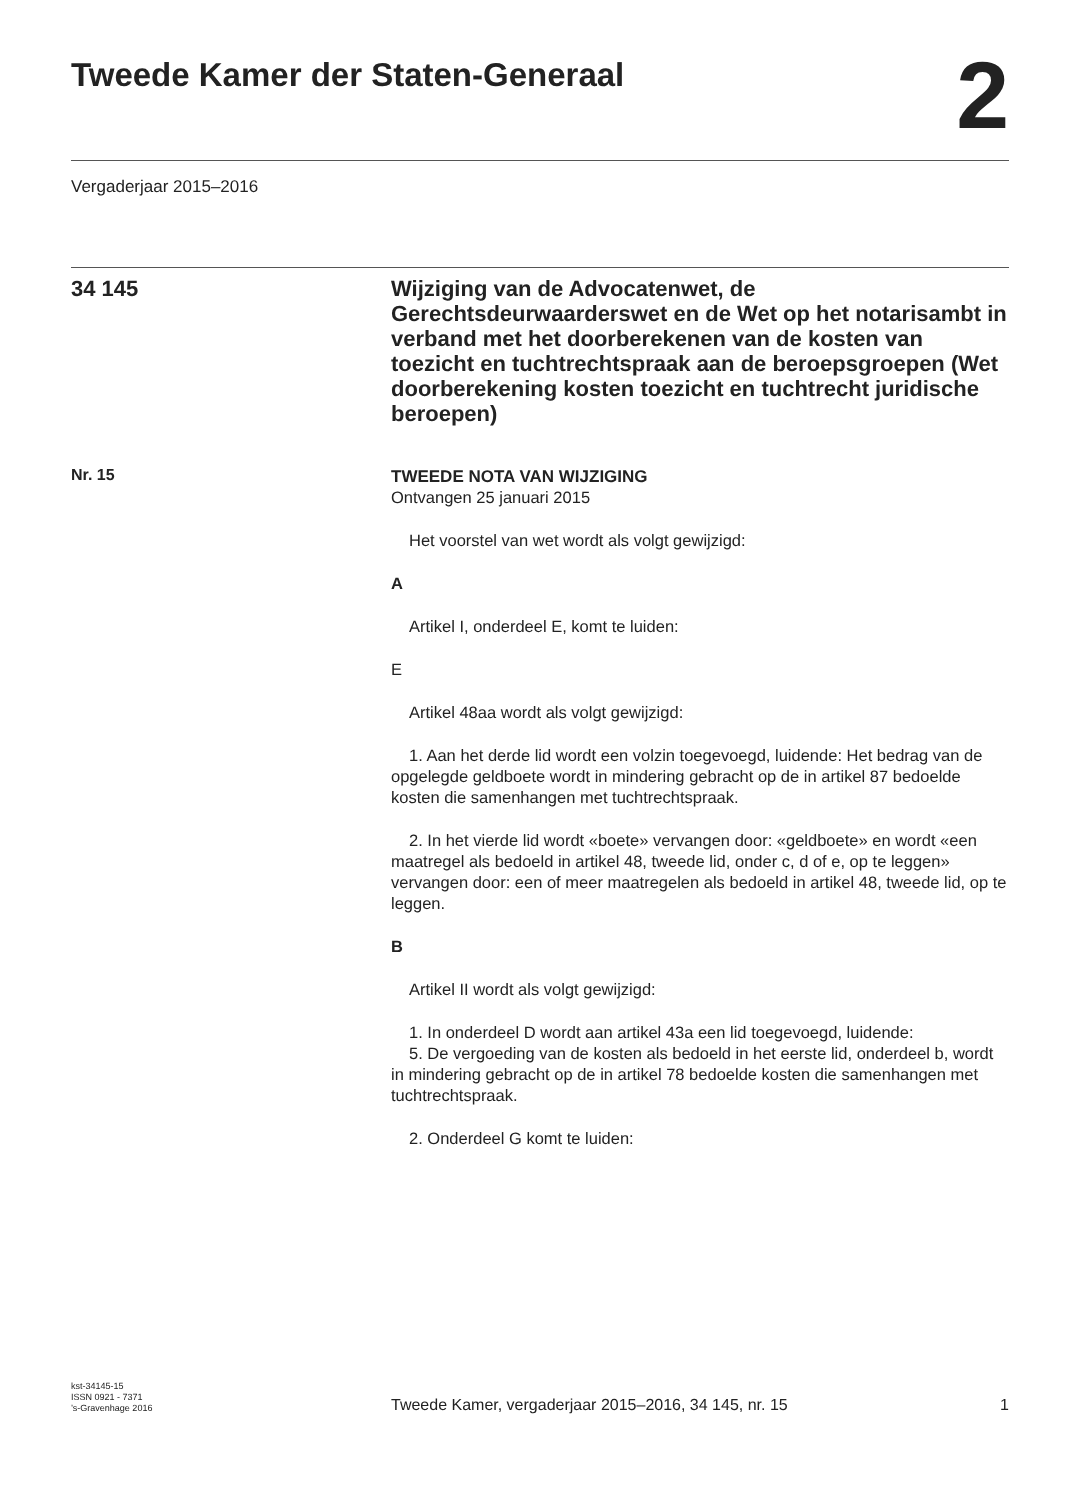Tweede Kamer der Staten-Generaal
2
Vergaderjaar 2015–2016
34 145
Wijziging van de Advocatenwet, de Gerechtsdeurwaarderswet en de Wet op het notarisambt in verband met het doorberekenen van de kosten van toezicht en tuchtrechtspraak aan de beroepsgroepen (Wet doorberekening kosten toezicht en tuchtrecht juridische beroepen)
Nr. 15
TWEEDE NOTA VAN WIJZIGING
Ontvangen 25 januari 2015
Het voorstel van wet wordt als volgt gewijzigd:
A
Artikel I, onderdeel E, komt te luiden:
E
Artikel 48aa wordt als volgt gewijzigd:
1. Aan het derde lid wordt een volzin toegevoegd, luidende: Het bedrag van de opgelegde geldboete wordt in mindering gebracht op de in artikel 87 bedoelde kosten die samenhangen met tuchtrechtspraak.
2. In het vierde lid wordt «boete» vervangen door: «geldboete» en wordt «een maatregel als bedoeld in artikel 48, tweede lid, onder c, d of e, op te leggen» vervangen door: een of meer maatregelen als bedoeld in artikel 48, tweede lid, op te leggen.
B
Artikel II wordt als volgt gewijzigd:
1. In onderdeel D wordt aan artikel 43a een lid toegevoegd, luidende:
5. De vergoeding van de kosten als bedoeld in het eerste lid, onderdeel b, wordt in mindering gebracht op de in artikel 78 bedoelde kosten die samenhangen met tuchtrechtspraak.
2. Onderdeel G komt te luiden:
kst-34145-15
ISSN 0921 - 7371
’s-Gravenhage 2016
Tweede Kamer, vergaderjaar 2015–2016, 34 145, nr. 15
1